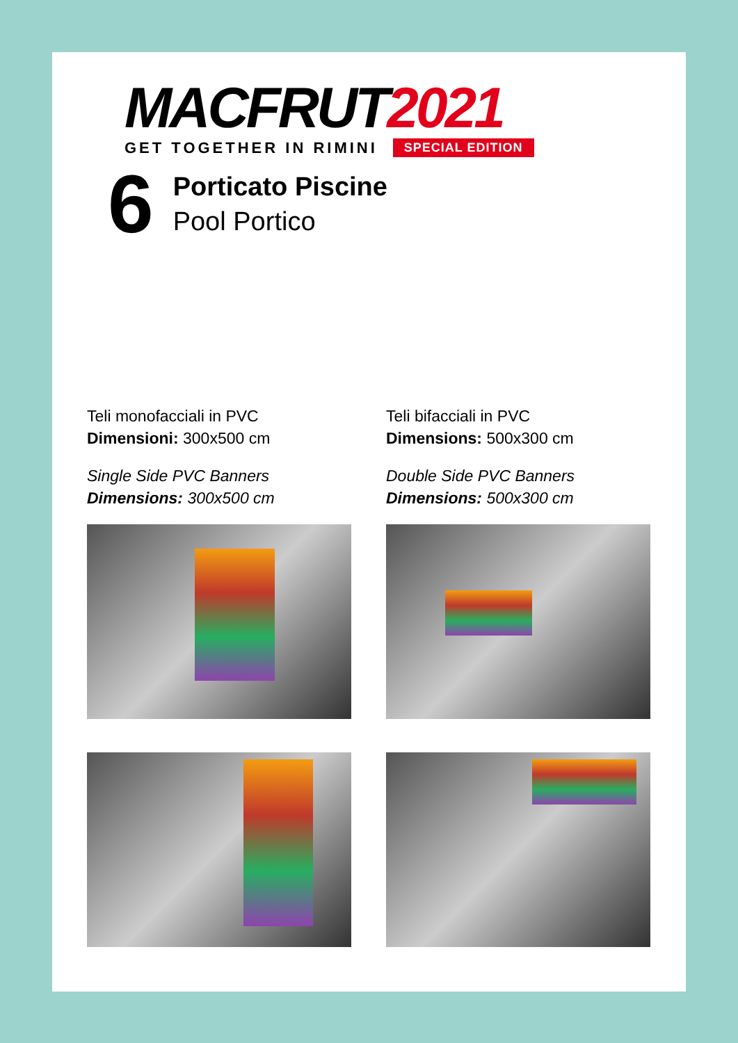MACFRUT2021
GET TOGETHER IN RIMINI SPECIAL EDITION
6
Porticato Piscine
Pool Portico
Teli monofacciali in PVC
Dimensioni: 300x500 cm
Single Side PVC Banners
Dimensions: 300x500 cm
Teli bifacciali in PVC
Dimensions: 500x300 cm
Double Side PVC Banners
Dimensions: 500x300 cm